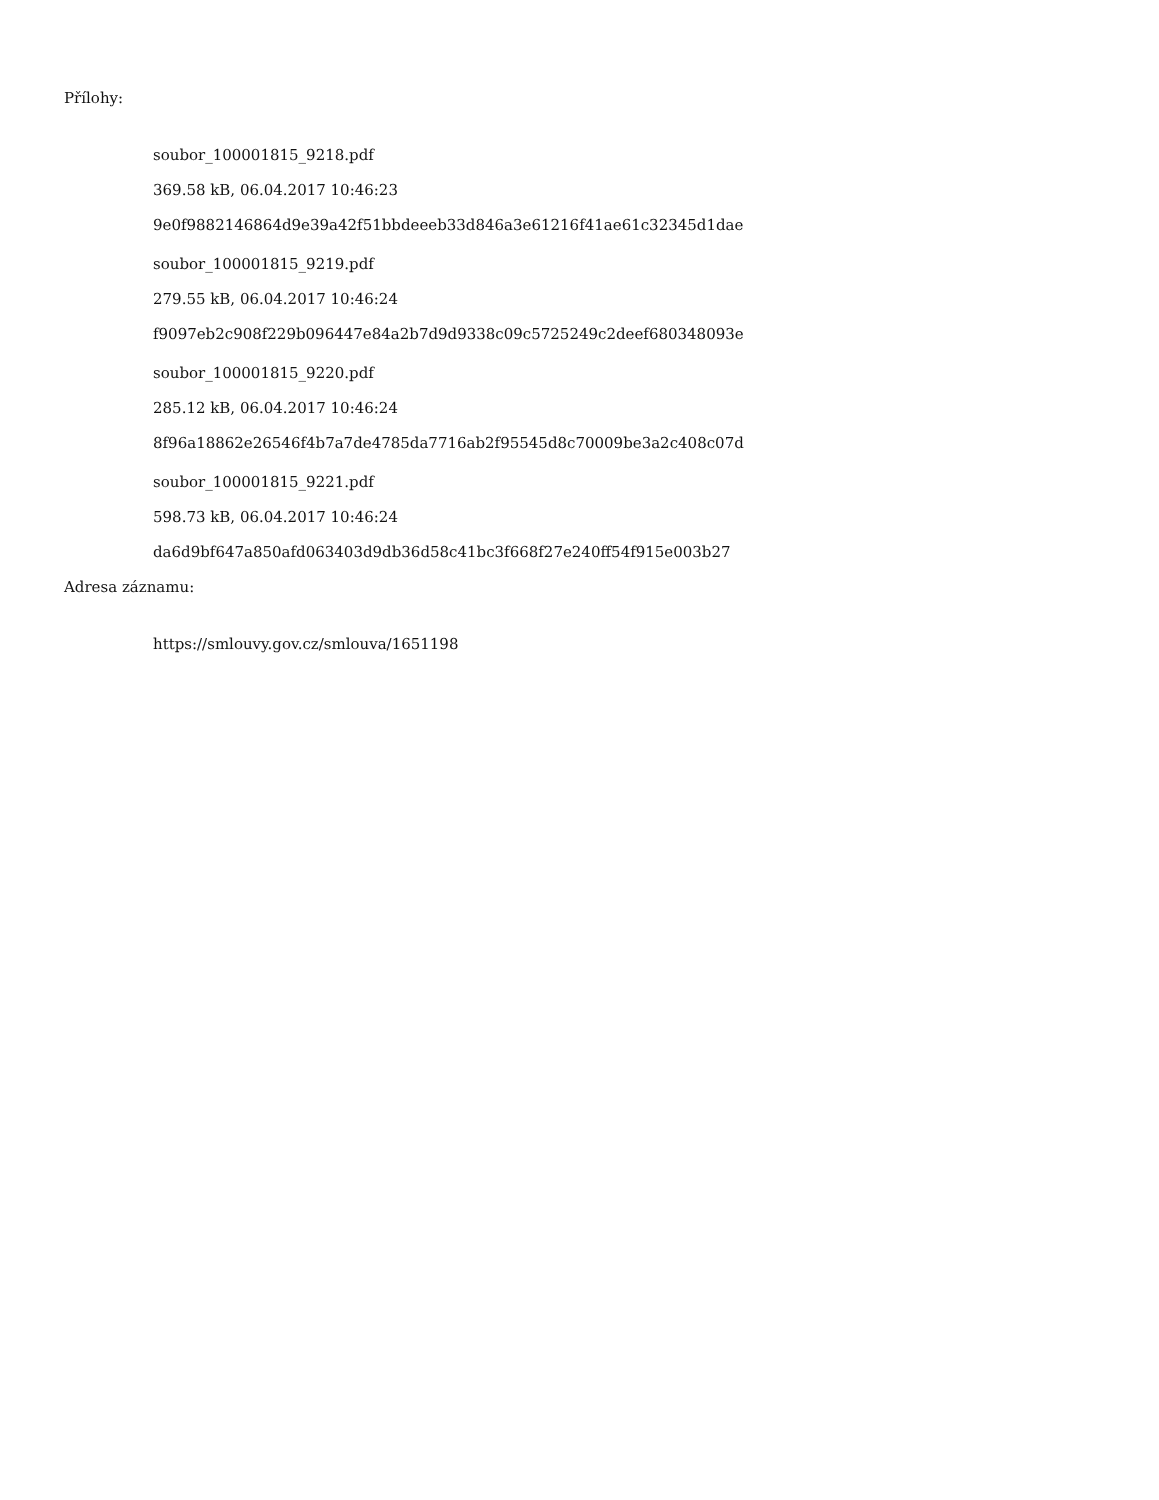Přílohy:
soubor_100001815_9218.pdf
369.58 kB, 06.04.2017 10:46:23
9e0f9882146864d9e39a42f51bbdeeeb33d846a3e61216f41ae61c32345d1dae
soubor_100001815_9219.pdf
279.55 kB, 06.04.2017 10:46:24
f9097eb2c908f229b096447e84a2b7d9d9338c09c5725249c2deef680348093e
soubor_100001815_9220.pdf
285.12 kB, 06.04.2017 10:46:24
8f96a18862e26546f4b7a7de4785da7716ab2f95545d8c70009be3a2c408c07d
soubor_100001815_9221.pdf
598.73 kB, 06.04.2017 10:46:24
da6d9bf647a850afd063403d9db36d58c41bc3f668f27e240ff54f915e003b27
Adresa záznamu:
https://smlouvy.gov.cz/smlouva/1651198